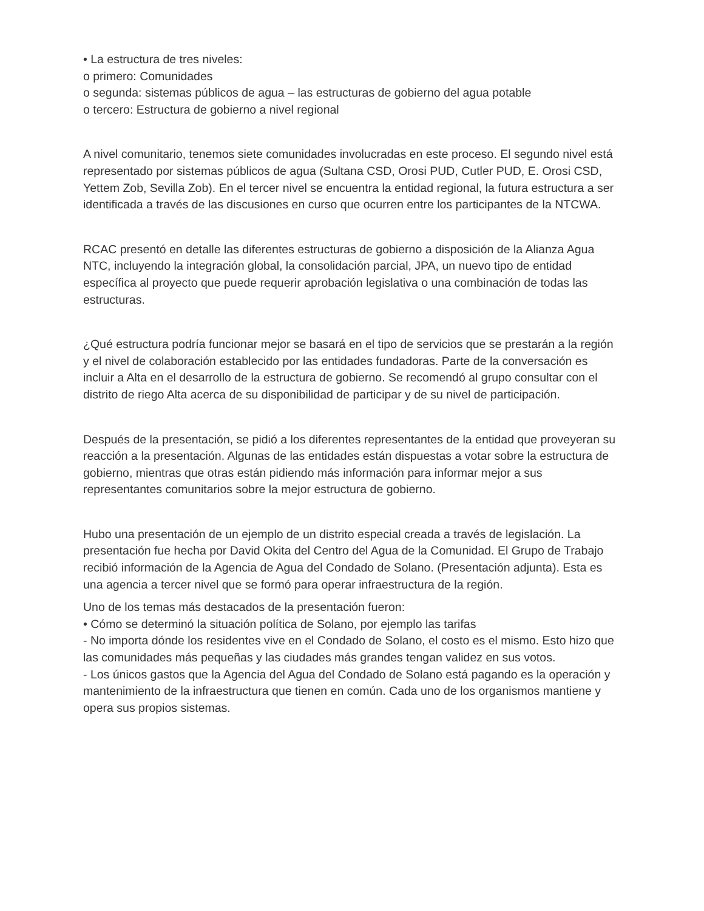• La estructura de tres niveles:
o primero: Comunidades
o segunda: sistemas públicos de agua – las estructuras de gobierno del agua potable
o tercero: Estructura de gobierno a nivel regional
A nivel comunitario, tenemos siete comunidades involucradas en este proceso. El segundo nivel está representado por sistemas públicos de agua (Sultana CSD, Orosi PUD, Cutler PUD, E. Orosi CSD, Yettem Zob, Sevilla Zob). En el tercer nivel se encuentra la entidad regional, la futura estructura a ser identificada a través de las discusiones en curso que ocurren entre los participantes de la NTCWA.
RCAC presentó en detalle las diferentes estructuras de gobierno a disposición de la Alianza Agua NTC, incluyendo la integración global, la consolidación parcial, JPA, un nuevo tipo de entidad específica al proyecto que puede requerir aprobación legislativa o una combinación de todas las estructuras.
¿Qué estructura podría funcionar mejor se basará en el tipo de servicios que se prestarán a la región y el nivel de colaboración establecido por las entidades fundadoras. Parte de la conversación es incluir a Alta en el desarrollo de la estructura de gobierno. Se recomendó al grupo consultar con el distrito de riego Alta acerca de su disponibilidad de participar y de su nivel de participación.
Después de la presentación, se pidió a los diferentes representantes de la entidad que proveyeran su reacción a la presentación. Algunas de las entidades están dispuestas a votar sobre la estructura de gobierno, mientras que otras están pidiendo más información para informar mejor a sus representantes comunitarios sobre la mejor estructura de gobierno.
Hubo una presentación de un ejemplo de un distrito especial creada a través de legislación. La presentación fue hecha por David Okita del Centro del Agua de la Comunidad. El Grupo de Trabajo recibió información de la Agencia de Agua del Condado de Solano. (Presentación adjunta). Esta es una agencia a tercer nivel que se formó para operar infraestructura de la región.
Uno de los temas más destacados de la presentación fueron:
• Cómo se determinó la situación política de Solano, por ejemplo las tarifas
- No importa dónde los residentes vive en el Condado de Solano, el costo es el mismo. Esto hizo que las comunidades más pequeñas y las ciudades más grandes tengan validez en sus votos.
- Los únicos gastos que la Agencia del Agua del Condado de Solano está pagando es la operación y mantenimiento de la infraestructura que tienen en común. Cada uno de los organismos mantiene y opera sus propios sistemas.